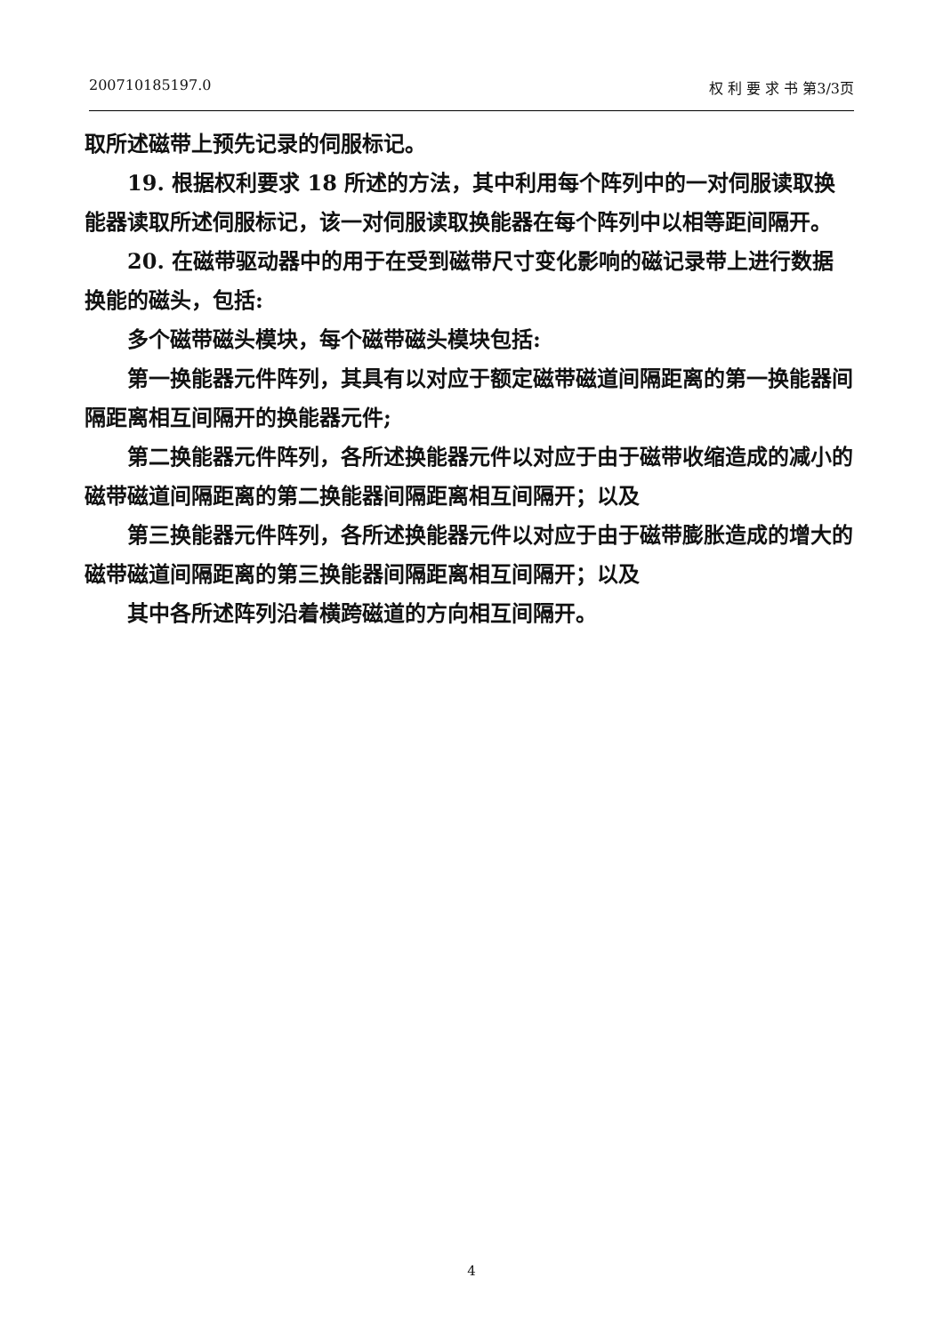200710185197.0 权 利 要 求 书 第3/3页
取所述磁带上预先记录的伺服标记。
19. 根据权利要求 18 所述的方法，其中利用每个阵列中的一对伺服读取换能器读取所述伺服标记，该一对伺服读取换能器在每个阵列中以相等距间隔开。
20. 在磁带驱动器中的用于在受到磁带尺寸变化影响的磁记录带上进行数据换能的磁头，包括:
多个磁带磁头模块，每个磁带磁头模块包括:
第一换能器元件阵列，其具有以对应于额定磁带磁道间隔距离的第一换能器间隔距离相互间隔开的换能器元件;
第二换能器元件阵列，各所述换能器元件以对应于由于磁带收缩造成的减小的磁带磁道间隔距离的第二换能器间隔距离相互间隔开；以及
第三换能器元件阵列，各所述换能器元件以对应于由于磁带膨胀造成的增大的磁带磁道间隔距离的第三换能器间隔距离相互间隔开；以及
其中各所述阵列沿着横跨磁道的方向相互间隔开。
4